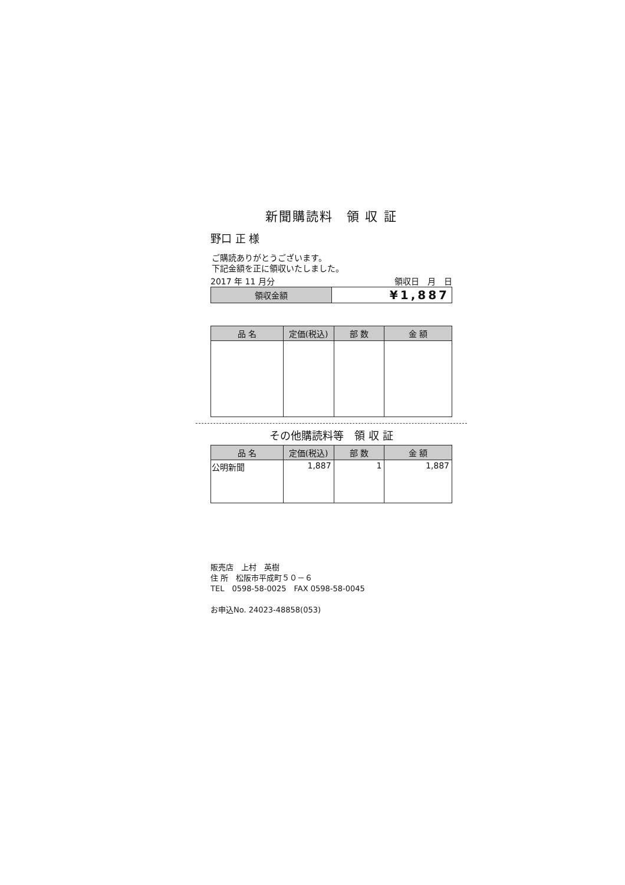新聞購読料　領 収 証
野口 正 様
ご購読ありがとうございます。
下記金額を正に領収いたしました。
2017 年 11 月分 領収日　月　日
| 領収金額 | ¥1,887 |
| 品 名 | 定価(税込) | 部 数 | 金 額 |
| --- | --- | --- | --- |
その他購読料等　領 収 証
| 品 名 | 定価(税込) | 部 数 | 金 額 |
| --- | --- | --- | --- |
| 公明新聞 | 1,887 | 1 | 1,887 |
販売店　上村　英樹
住 所　松阪市平成町５０－６
TEL　0598-58-0025　FAX 0598-58-0045
お申込No. 24023-48858(053)